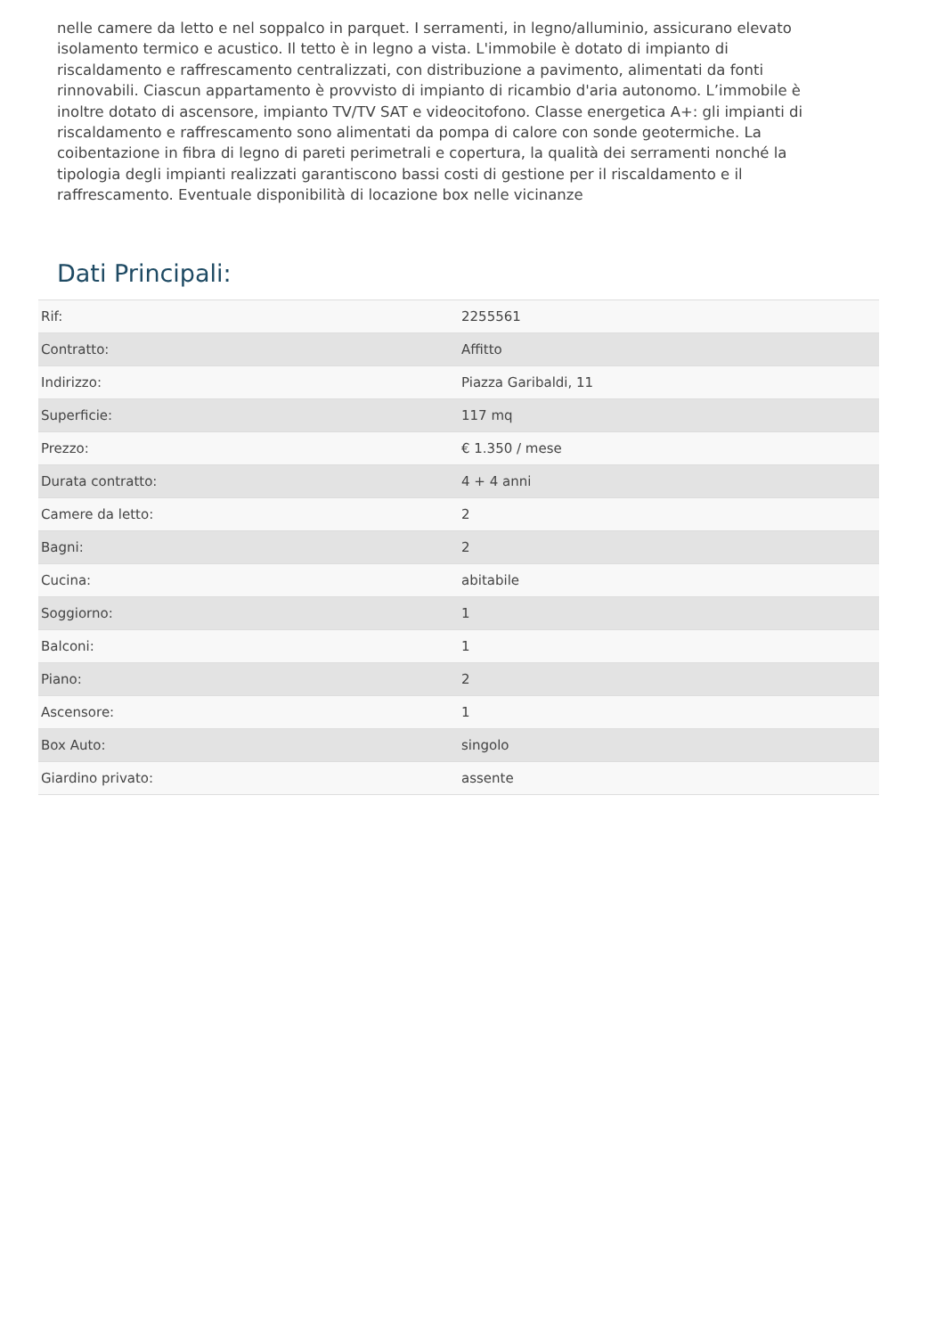nelle camere da letto e nel soppalco in parquet. I serramenti, in legno/alluminio, assicurano elevato isolamento termico e acustico. Il tetto è in legno a vista. L'immobile è dotato di impianto di riscaldamento e raffrescamento centralizzati, con distribuzione a pavimento, alimentati da fonti rinnovabili. Ciascun appartamento è provvisto di impianto di ricambio d'aria autonomo. L’immobile è inoltre dotato di ascensore, impianto TV/TV SAT e videocitofono. Classe energetica A+: gli impianti di riscaldamento e raffrescamento sono alimentati da pompa di calore con sonde geotermiche. La coibentazione in fibra di legno di pareti perimetrali e copertura, la qualità dei serramenti nonché la tipologia degli impianti realizzati garantiscono bassi costi di gestione per il riscaldamento e il raffrescamento. Eventuale disponibilità di locazione box nelle vicinanze
Dati Principali:
| Rif: | 2255561 |
| Contratto: | Affitto |
| Indirizzo: | Piazza Garibaldi, 11 |
| Superficie: | 117 mq |
| Prezzo: | € 1.350 / mese |
| Durata contratto: | 4 + 4 anni |
| Camere da letto: | 2 |
| Bagni: | 2 |
| Cucina: | abitabile |
| Soggiorno: | 1 |
| Balconi: | 1 |
| Piano: | 2 |
| Ascensore: | 1 |
| Box Auto: | singolo |
| Giardino privato: | assente |